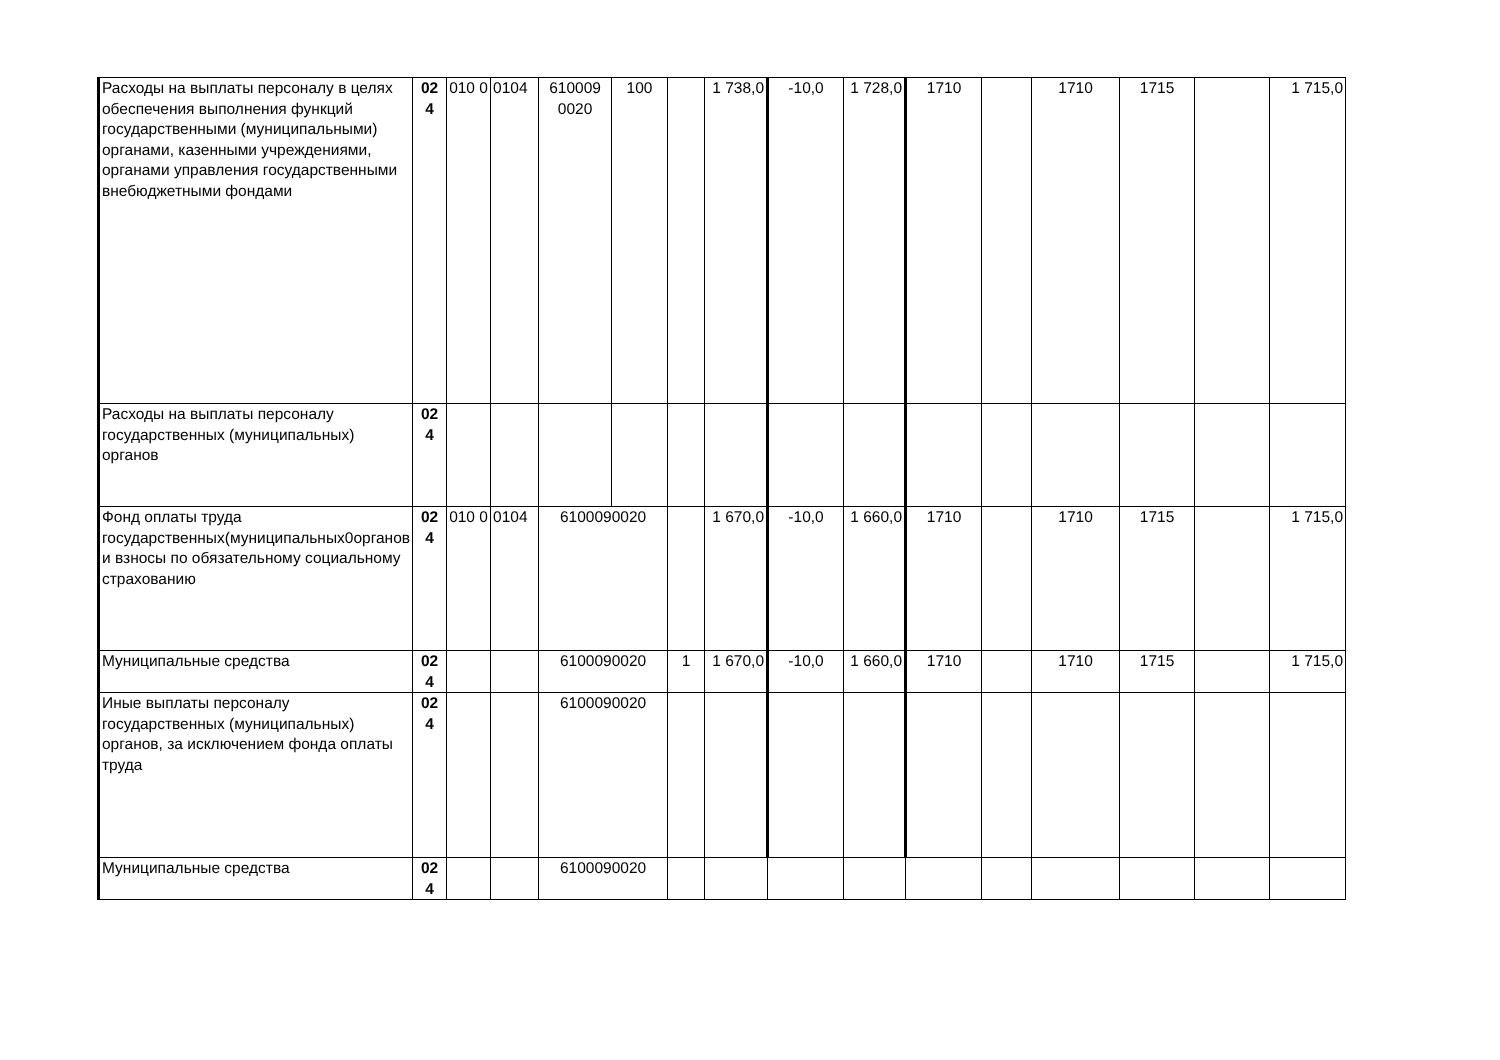| Расходы на выплаты персоналу в целях обеспечения выполнения функций государственными (муниципальными) органами, казенными учреждениями, органами управления государственными внебюджетными фондами | 02 4 | 010 0 | 0104 | 610009 0020 | 100 | | 1 738,0 | -10,0 | 1 728,0 | 1710 | | 1710 | 1715 | | 1 715,0 |
| Расходы на выплаты персоналу государственных (муниципальных) органов | 02 4 | | | | | | | | | | | | | | |
| Фонд оплаты труда государственных(муниципальных0органов и взносы по обязательному социальному страхованию | 02 4 | 010 0 | 0104 | 6100090020 | | | 1 670,0 | -10,0 | 1 660,0 | 1710 | | 1710 | 1715 | | 1 715,0 |
| Муниципальные средства | 02 4 | | | 6100090020 | | 1 | 1 670,0 | -10,0 | 1 660,0 | 1710 | | 1710 | 1715 | | 1 715,0 |
| Иные выплаты персоналу государственных (муниципальных) органов, за исключением фонда оплаты труда | 02 4 | | | 6100090020 | | | | | | | | | | | |
| Муниципальные средства | 02 4 | | | 6100090020 | | | | | | | | | | | |